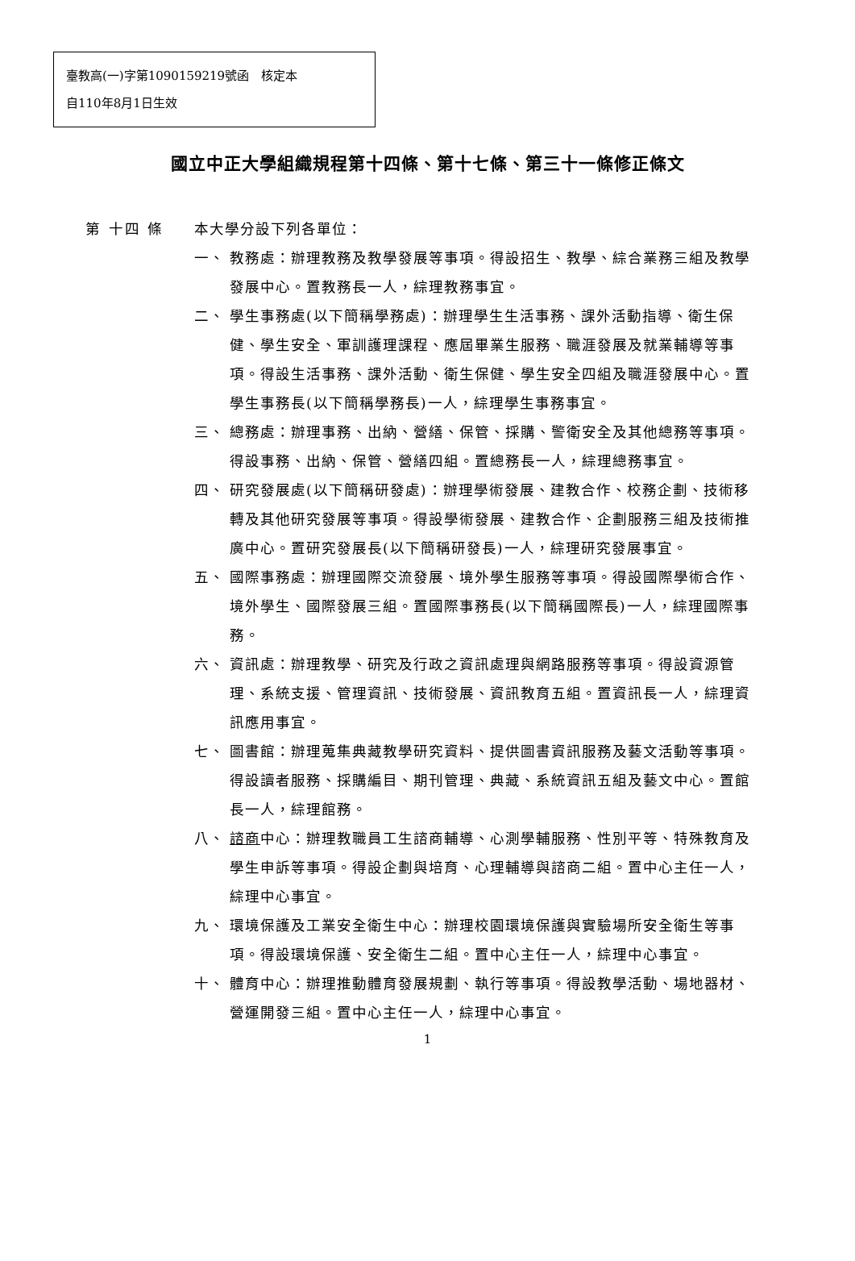臺教高(一)字第1090159219號函　核定本
自110年8月1日生效
國立中正大學組織規程第十四條、第十七條、第三十一條修正條文
第 十四 條 本大學分設下列各單位：
一、 教務處：辦理教務及教學發展等事項。得設招生、教學、綜合業務三組及教學發展中心。置教務長一人，綜理教務事宜。
二、 學生事務處(以下簡稱學務處)：辦理學生生活事務、課外活動指導、衛生保健、學生安全、軍訓護理課程、應屆畢業生服務、職涯發展及就業輔導等事項。得設生活事務、課外活動、衛生保健、學生安全四組及職涯發展中心。置學生事務長(以下簡稱學務長)一人，綜理學生事務事宜。
三、 總務處：辦理事務、出納、營繕、保管、採購、警衛安全及其他總務等事項。得設事務、出納、保管、營繕四組。置總務長一人，綜理總務事宜。
四、 研究發展處(以下簡稱研發處)：辦理學術發展、建教合作、校務企劃、技術移轉及其他研究發展等事項。得設學術發展、建教合作、企劃服務三組及技術推廣中心。置研究發展長(以下簡稱研發長)一人，綜理研究發展事宜。
五、 國際事務處：辦理國際交流發展、境外學生服務等事項。得設國際學術合作、境外學生、國際發展三組。置國際事務長(以下簡稱國際長)一人，綜理國際事務。
六、 資訊處：辦理教學、研究及行政之資訊處理與網路服務等事項。得設資源管理、系統支援、管理資訊、技術發展、資訊教育五組。置資訊長一人，綜理資訊應用事宜。
七、 圖書館：辦理蒐集典藏教學研究資料、提供圖書資訊服務及藝文活動等事項。得設讀者服務、採購編目、期刊管理、典藏、系統資訊五組及藝文中心。置館長一人，綜理館務。
八、 諮商中心：辦理教職員工生諮商輔導、心測學輔服務、性別平等、特殊教育及學生申訴等事項。得設企劃與培育、心理輔導與諮商二組。置中心主任一人，綜理中心事宜。
九、 環境保護及工業安全衛生中心：辦理校園環境保護與實驗場所安全衛生等事項。得設環境保護、安全衛生二組。置中心主任一人，綜理中心事宜。
十、 體育中心：辦理推動體育發展規劃、執行等事項。得設教學活動、場地器材、營運開發三組。置中心主任一人，綜理中心事宜。
1